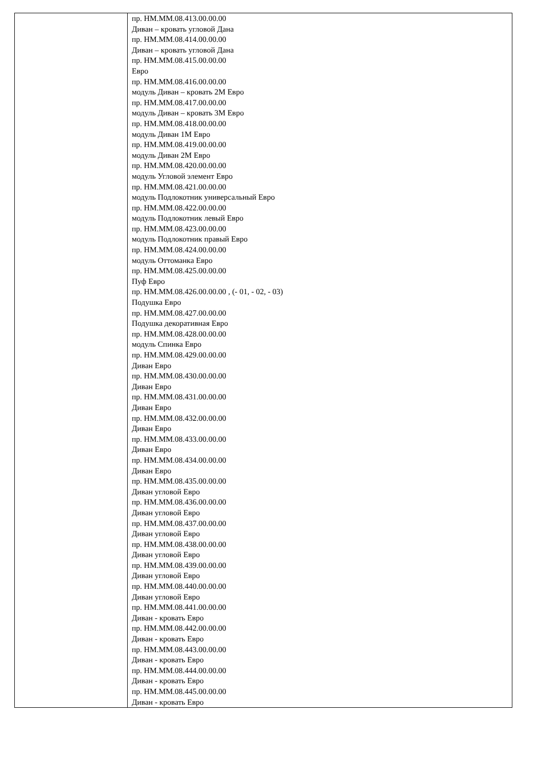| | пр. НМ.ММ.08.413.00.00.00 Диван – кровать угловой Дана пр. НМ.ММ.08.414.00.00.00 Диван – кровать угловой Дана пр. НМ.ММ.08.415.00.00.00 Евро пр. НМ.ММ.08.416.00.00.00 модуль Диван – кровать 2М Евро пр. НМ.ММ.08.417.00.00.00 модуль Диван – кровать 3М Евро пр. НМ.ММ.08.418.00.00.00 модуль Диван 1М Евро пр. НМ.ММ.08.419.00.00.00 модуль Диван 2М Евро пр. НМ.ММ.08.420.00.00.00 модуль Угловой элемент Евро пр. НМ.ММ.08.421.00.00.00 модуль Подлокотник универсальный Евро пр. НМ.ММ.08.422.00.00.00 модуль Подлокотник левый Евро пр. НМ.ММ.08.423.00.00.00 модуль Подлокотник правый Евро пр. НМ.ММ.08.424.00.00.00 модуль Оттоманка Евро пр. НМ.ММ.08.425.00.00.00 Пуф Евро пр. НМ.ММ.08.426.00.00.00 , (- 01, - 02, - 03) Подушка Евро пр. НМ.ММ.08.427.00.00.00 Подушка декоративная Евро пр. НМ.ММ.08.428.00.00.00 модуль Спинка Евро пр. НМ.ММ.08.429.00.00.00 Диван Евро пр. НМ.ММ.08.430.00.00.00 Диван Евро пр. НМ.ММ.08.431.00.00.00 Диван Евро пр. НМ.ММ.08.432.00.00.00 Диван Евро пр. НМ.ММ.08.433.00.00.00 Диван Евро пр. НМ.ММ.08.434.00.00.00 Диван Евро пр. НМ.ММ.08.435.00.00.00 Диван угловой Евро пр. НМ.ММ.08.436.00.00.00 Диван угловой Евро пр. НМ.ММ.08.437.00.00.00 Диван угловой Евро пр. НМ.ММ.08.438.00.00.00 Диван угловой Евро пр. НМ.ММ.08.439.00.00.00 Диван угловой Евро пр. НМ.ММ.08.440.00.00.00 Диван угловой Евро пр. НМ.ММ.08.441.00.00.00 Диван - кровать Евро пр. НМ.ММ.08.442.00.00.00 Диван - кровать Евро пр. НМ.ММ.08.443.00.00.00 Диван - кровать Евро пр. НМ.ММ.08.444.00.00.00 Диван - кровать Евро пр. НМ.ММ.08.445.00.00.00 Диван - кровать Евро |